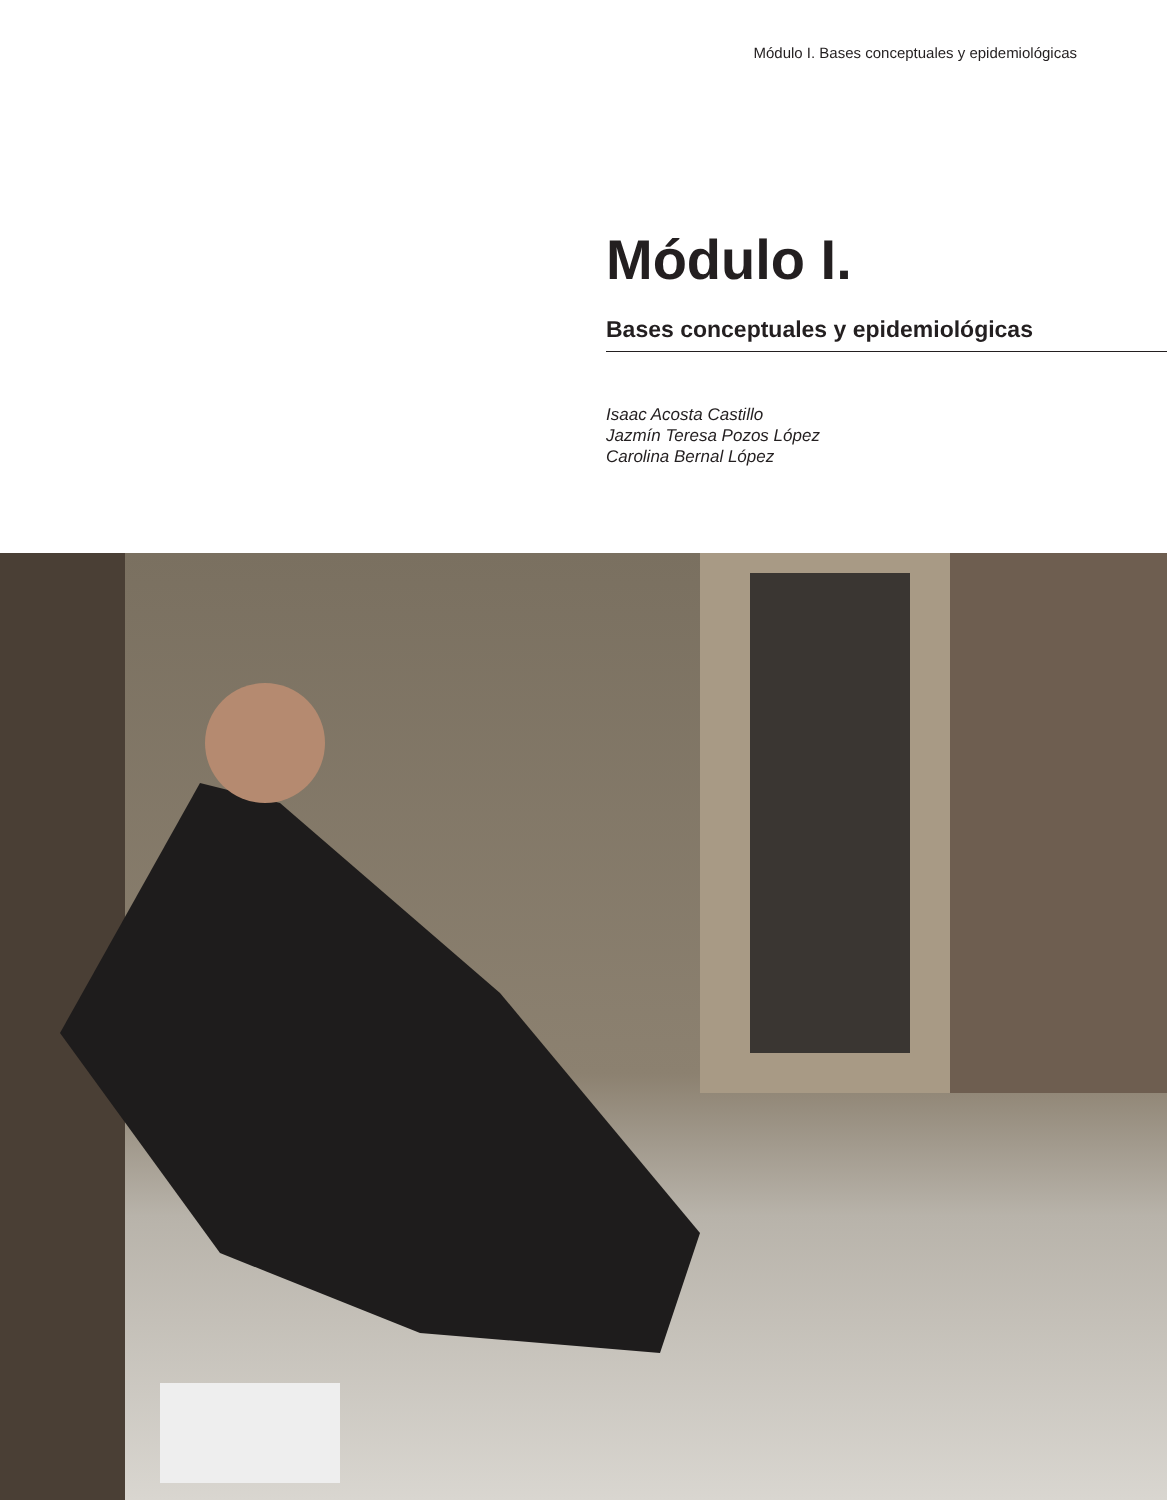Módulo I. Bases conceptuales y epidemiológicas
Módulo I.
Bases conceptuales y epidemiológicas
Isaac Acosta Castillo
Jazmín Teresa Pozos López
Carolina Bernal López